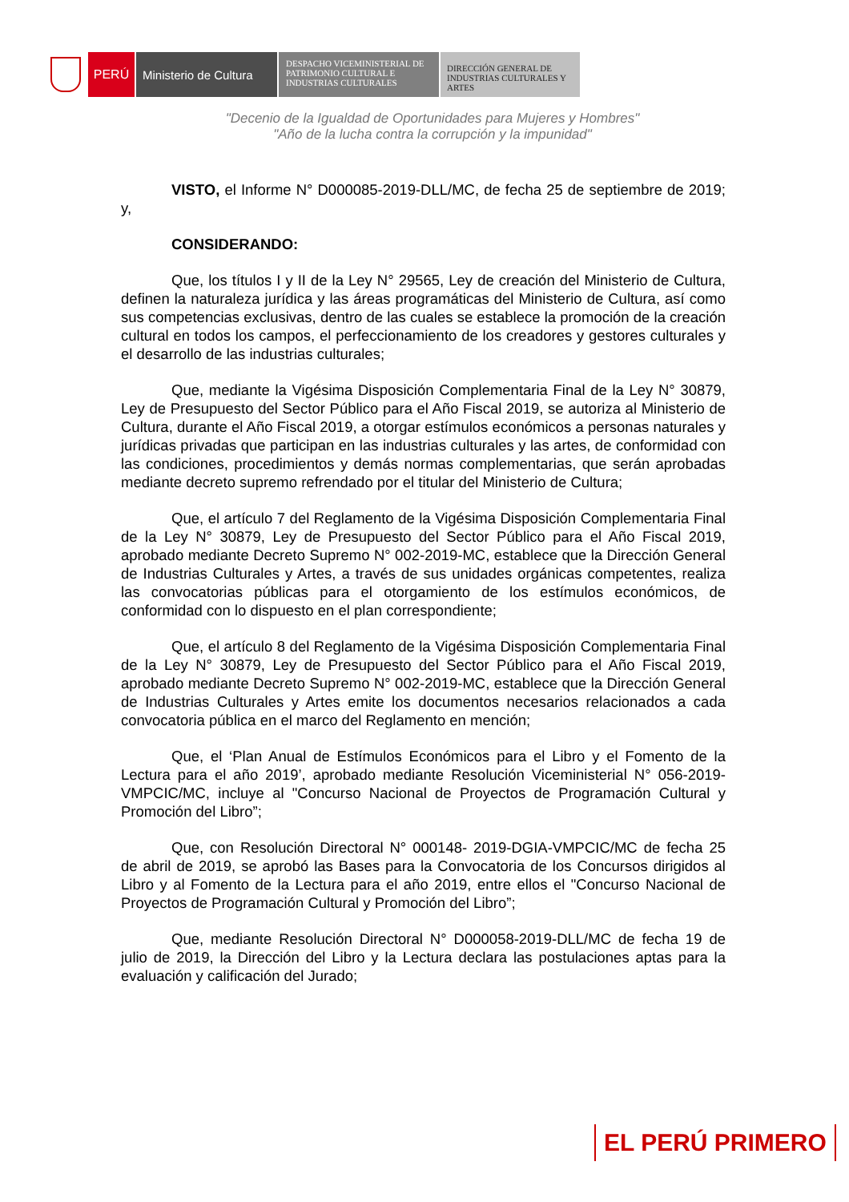PERÚ Ministerio de Cultura
DESPACHO VICEMINISTERIAL DE
PATRIMONIO CULTURAL E
INDUSTRIAS CULTURALES
DIRECCIÓN GENERAL DE
INDUSTRIAS CULTURALES Y
ARTES
"Decenio de la Igualdad de Oportunidades para Mujeres y Hombres"
"Año de la lucha contra la corrupción y la impunidad"
VISTO, el Informe N° D000085-2019-DLL/MC, de fecha 25 de septiembre de 2019; y,
CONSIDERANDO:
Que, los títulos I y II de la Ley N° 29565, Ley de creación del Ministerio de Cultura, definen la naturaleza jurídica y las áreas programáticas del Ministerio de Cultura, así como sus competencias exclusivas, dentro de las cuales se establece la promoción de la creación cultural en todos los campos, el perfeccionamiento de los creadores y gestores culturales y el desarrollo de las industrias culturales;
Que, mediante la Vigésima Disposición Complementaria Final de la Ley N° 30879, Ley de Presupuesto del Sector Público para el Año Fiscal 2019, se autoriza al Ministerio de Cultura, durante el Año Fiscal 2019, a otorgar estímulos económicos a personas naturales y jurídicas privadas que participan en las industrias culturales y las artes, de conformidad con las condiciones, procedimientos y demás normas complementarias, que serán aprobadas mediante decreto supremo refrendado por el titular del Ministerio de Cultura;
Que, el artículo 7 del Reglamento de la Vigésima Disposición Complementaria Final de la Ley N° 30879, Ley de Presupuesto del Sector Público para el Año Fiscal 2019, aprobado mediante Decreto Supremo N° 002-2019-MC, establece que la Dirección General de Industrias Culturales y Artes, a través de sus unidades orgánicas competentes, realiza las convocatorias públicas para el otorgamiento de los estímulos económicos, de conformidad con lo dispuesto en el plan correspondiente;
Que, el artículo 8 del Reglamento de la Vigésima Disposición Complementaria Final de la Ley N° 30879, Ley de Presupuesto del Sector Público para el Año Fiscal 2019, aprobado mediante Decreto Supremo N° 002-2019-MC, establece que la Dirección General de Industrias Culturales y Artes emite los documentos necesarios relacionados a cada convocatoria pública en el marco del Reglamento en mención;
Que, el ‘Plan Anual de Estímulos Económicos para el Libro y el Fomento de la Lectura para el año 2019’, aprobado mediante Resolución Viceministerial N° 056-2019-VMPCIC/MC, incluye al "Concurso Nacional de Proyectos de Programación Cultural y Promoción del Libro”;
Que, con Resolución Directoral N° 000148- 2019-DGIA-VMPCIC/MC de fecha 25 de abril de 2019, se aprobó las Bases para la Convocatoria de los Concursos dirigidos al Libro y al Fomento de la Lectura para el año 2019, entre ellos el "Concurso Nacional de Proyectos de Programación Cultural y Promoción del Libro”;
Que, mediante Resolución Directoral N° D000058-2019-DLL/MC de fecha 19 de julio de 2019, la Dirección del Libro y la Lectura declara las postulaciones aptas para la evaluación y calificación del Jurado;
EL PERÚ PRIMERO